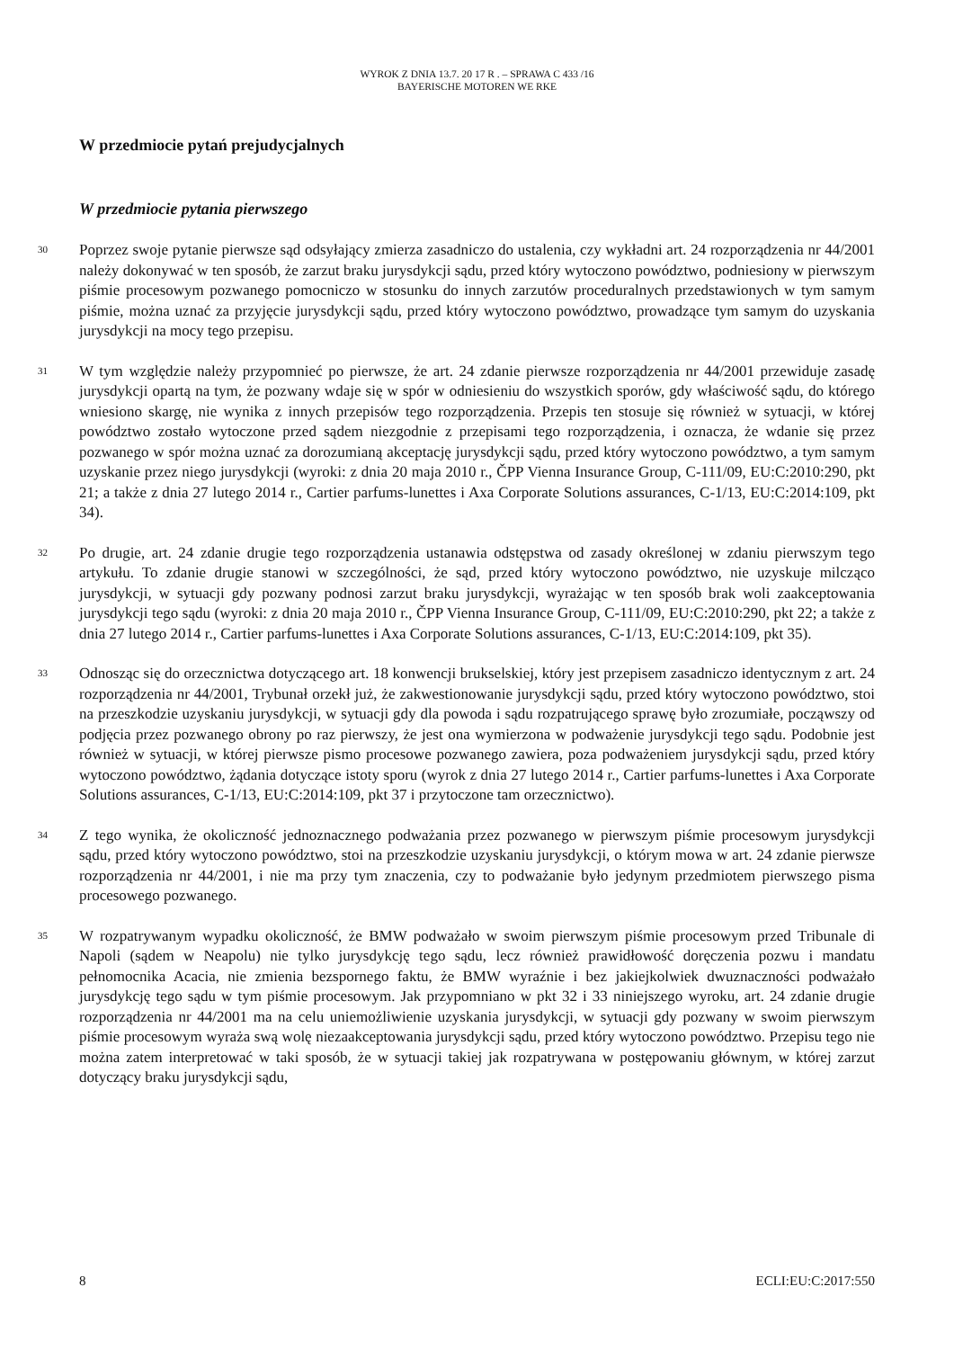WYROK Z DNIA 13.7. 20 17 R . – SPRAWA C 433 /16
BAYERISCHE MOTOREN WE RKE
W przedmiocie pytań prejudycjalnych
W przedmiocie pytania pierwszego
30
Poprzez swoje pytanie pierwsze sąd odsyłający zmierza zasadniczo do ustalenia, czy wykładni art. 24 rozporządzenia nr 44/2001 należy dokonywać w ten sposób, że zarzut braku jurysdykcji sądu, przed który wytoczono powództwo, podniesiony w pierwszym piśmie procesowym pozwanego pomocniczo w stosunku do innych zarzutów proceduralnych przedstawionych w tym samym piśmie, można uznać za przyjęcie jurysdykcji sądu, przed który wytoczono powództwo, prowadzące tym samym do uzyskania jurysdykcji na mocy tego przepisu.
31
W tym względzie należy przypomnieć po pierwsze, że art. 24 zdanie pierwsze rozporządzenia nr 44/2001 przewiduje zasadę jurysdykcji opartą na tym, że pozwany wdaje się w spór w odniesieniu do wszystkich sporów, gdy właściwość sądu, do którego wniesiono skargę, nie wynika z innych przepisów tego rozporządzenia. Przepis ten stosuje się również w sytuacji, w której powództwo zostało wytoczone przed sądem niezgodnie z przepisami tego rozporządzenia, i oznacza, że wdanie się przez pozwanego w spór można uznać za dorozumianą akceptację jurysdykcji sądu, przed który wytoczono powództwo, a tym samym uzyskanie przez niego jurysdykcji (wyroki: z dnia 20 maja 2010 r., ČPP Vienna Insurance Group, C-111/09, EU:C:2010:290, pkt 21; a także z dnia 27 lutego 2014 r., Cartier parfums-lunettes i Axa Corporate Solutions assurances, C-1/13, EU:C:2014:109, pkt 34).
32
Po drugie, art. 24 zdanie drugie tego rozporządzenia ustanawia odstępstwa od zasady określonej w zdaniu pierwszym tego artykułu. To zdanie drugie stanowi w szczególności, że sąd, przed który wytoczono powództwo, nie uzyskuje milcząco jurysdykcji, w sytuacji gdy pozwany podnosi zarzut braku jurysdykcji, wyrażając w ten sposób brak woli zaakceptowania jurysdykcji tego sądu (wyroki: z dnia 20 maja 2010 r., ČPP Vienna Insurance Group, C-111/09, EU:C:2010:290, pkt 22; a także z dnia 27 lutego 2014 r., Cartier parfums-lunettes i Axa Corporate Solutions assurances, C-1/13, EU:C:2014:109, pkt 35).
33
Odnosząc się do orzecznictwa dotyczącego art. 18 konwencji brukselskiej, który jest przepisem zasadniczo identycznym z art. 24 rozporządzenia nr 44/2001, Trybunał orzekł już, że zakwestionowanie jurysdykcji sądu, przed który wytoczono powództwo, stoi na przeszkodzie uzyskaniu jurysdykcji, w sytuacji gdy dla powoda i sądu rozpatrującego sprawę było zrozumiałe, począwszy od podjęcia przez pozwanego obrony po raz pierwszy, że jest ona wymierzona w podważenie jurysdykcji tego sądu. Podobnie jest również w sytuacji, w której pierwsze pismo procesowe pozwanego zawiera, poza podważeniem jurysdykcji sądu, przed który wytoczono powództwo, żądania dotyczące istoty sporu (wyrok z dnia 27 lutego 2014 r., Cartier parfums-lunettes i Axa Corporate Solutions assurances, C-1/13, EU:C:2014:109, pkt 37 i przytoczone tam orzecznictwo).
34
Z tego wynika, że okoliczność jednoznacznego podważania przez pozwanego w pierwszym piśmie procesowym jurysdykcji sądu, przed który wytoczono powództwo, stoi na przeszkodzie uzyskaniu jurysdykcji, o którym mowa w art. 24 zdanie pierwsze rozporządzenia nr 44/2001, i nie ma przy tym znaczenia, czy to podważanie było jedynym przedmiotem pierwszego pisma procesowego pozwanego.
35
W rozpatrywanym wypadku okoliczność, że BMW podważało w swoim pierwszym piśmie procesowym przed Tribunale di Napoli (sądem w Neapolu) nie tylko jurysdykcję tego sądu, lecz również prawidłowość doręczenia pozwu i mandatu pełnomocnika Acacia, nie zmienia bezspornego faktu, że BMW wyraźnie i bez jakiejkolwiek dwuznaczności podważało jurysdykcję tego sądu w tym piśmie procesowym. Jak przypomniano w pkt 32 i 33 niniejszego wyroku, art. 24 zdanie drugie rozporządzenia nr 44/2001 ma na celu uniemożliwienie uzyskania jurysdykcji, w sytuacji gdy pozwany w swoim pierwszym piśmie procesowym wyraża swą wolę niezaakceptowania jurysdykcji sądu, przed który wytoczono powództwo. Przepisu tego nie można zatem interpretować w taki sposób, że w sytuacji takiej jak rozpatrywana w postępowaniu głównym, w której zarzut dotyczący braku jurysdykcji sądu,
8 ECLI:EU:C:2017:550